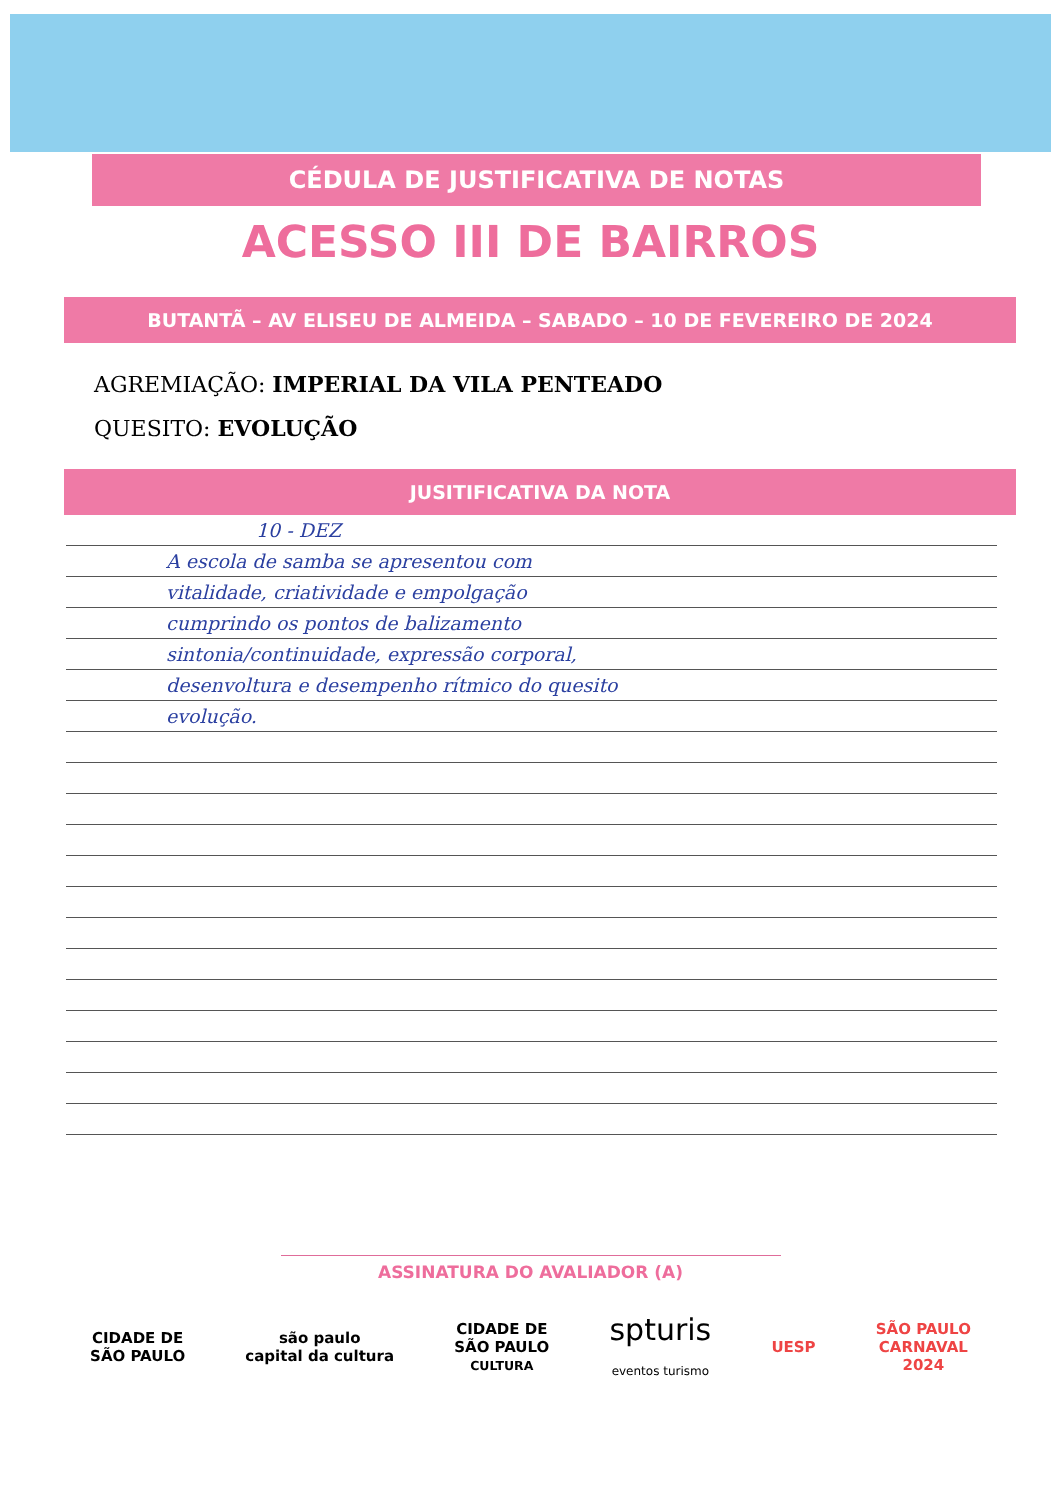CÉDULA DE JUSTIFICATIVA DE NOTAS
ACESSO III DE BAIRROS
BUTANTÃ – AV ELISEU DE ALMEIDA – SABADO – 10 DE FEVEREIRO DE 2024
AGREMIAÇÃO: IMPERIAL DA VILA PENTEADO
QUESITO: EVOLUÇÃO
JUSITIFICATIVA DA NOTA
10 - DEZ
A escola de samba se apresentou com
vitalidade, criatividade e empolgação
cumprindo os pontos de balizamento
sintonia/continuidade, expressão corporal,
desenvoltura e desempenho rítmico do quesito
evolução.
ASSINATURA DO AVALIADOR (A)
CIDADE DE
SÃO PAULO
são paulo
capital da cultura
CIDADE DE
SÃO PAULO
CULTURA
spturis
eventos turismo
UESP
SÃO PAULO
CARNAVAL
2024